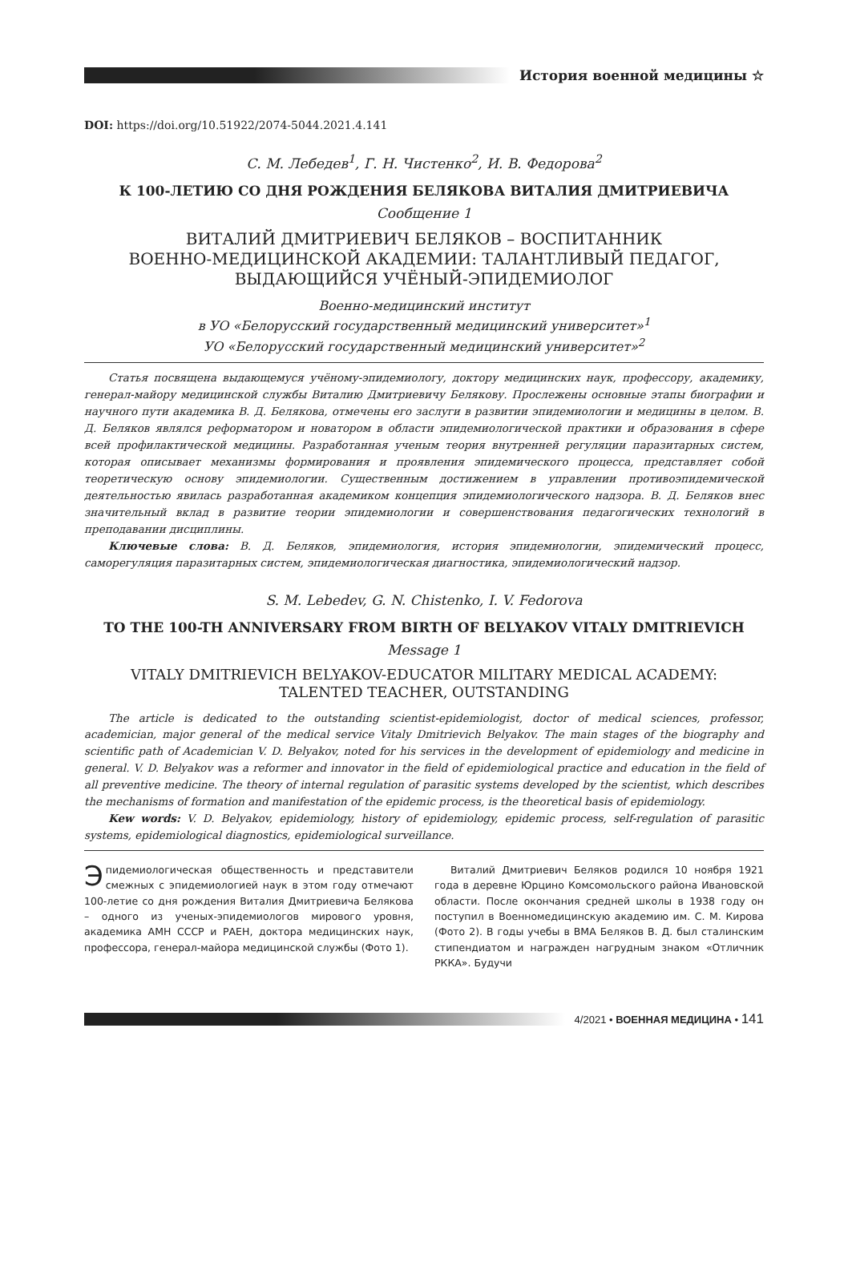История военной медицины ☆
DOI: https://doi.org/10.51922/2074-5044.2021.4.141
С. М. Лебедев<sup>1</sup>, Г. Н. Чистенко<sup>2</sup>, И. В. Федорова<sup>2</sup>
К 100-ЛЕТИЮ СО ДНЯ РОЖДЕНИЯ БЕЛЯКОВА ВИТАЛИЯ ДМИТРИЕВИЧА
Сообщение 1
ВИТАЛИЙ ДМИТРИЕВИЧ БЕЛЯКОВ – ВОСПИТАННИК
ВОЕННО-МЕДИЦИНСКОЙ АКАДЕМИИ: ТАЛАНТЛИВЫЙ ПЕДАГОГ,
ВЫДАЮЩИЙСЯ УЧЁНЫЙ-ЭПИДЕМИОЛОГ
Военно-медицинский институт
в УО «Белорусский государственный медицинский университет»<sup>1</sup>
УО «Белорусский государственный медицинский университет»<sup>2</sup>
Статья посвящена выдающемуся учёному-эпидемиологу, доктору медицинских наук, профессору, академику, генерал-майору медицинской службы Виталию Дмитриевичу Белякову. Прослежены основные этапы биографии и научного пути академика В. Д. Белякова, отмечены его заслуги в развитии эпидемиологии и медицины в целом. В. Д. Беляков являлся реформатором и новатором в области эпидемиологической практики и образования в сфере всей профилактической медицины. Разработанная ученым теория внутренней регуляции паразитарных систем, которая описывает механизмы формирования и проявления эпидемического процесса, представляет собой теоретическую основу эпидемиологии. Существенным достижением в управлении противоэпидемической деятельностью явилась разработанная академиком концепция эпидемиологического надзора. В. Д. Беляков внес значительный вклад в развитие теории эпидемиологии и совершенствования педагогических технологий в преподавании дисциплины.
Ключевые слова: В. Д. Беляков, эпидемиология, история эпидемиологии, эпидемический процесс, саморегуляция паразитарных систем, эпидемиологическая диагностика, эпидемиологический надзор.
S. M. Lebedev, G. N. Chistenko, I. V. Fedorova
TO THE 100-TH ANNIVERSARY FROM BIRTH OF BELYAKOV VITALY DMITRIEVICH
Message 1
VITALY DMITRIEVICH BELYAKOV-EDUCATOR MILITARY MEDICAL ACADEMY:
TALENTED TEACHER, OUTSTANDING
The article is dedicated to the outstanding scientist-epidemiologist, doctor of medical sciences, professor, academician, major general of the medical service Vitaly Dmitrievich Belyakov. The main stages of the biography and scientific path of Academician V. D. Belyakov, noted for his services in the development of epidemiology and medicine in general. V. D. Belyakov was a reformer and innovator in the field of epidemiological practice and education in the field of all preventive medicine. The theory of internal regulation of parasitic systems developed by the scientist, which describes the mechanisms of formation and manifestation of the epidemic process, is the theoretical basis of epidemiology.
Kew words: V. D. Belyakov, epidemiology, history of epidemiology, epidemic process, self-regulation of parasitic systems, epidemiological diagnostics, epidemiological surveillance.
Эпидемиологическая общественность и представители смежных с эпидемиологией наук в этом году отмечают 100-летие со дня рождения Виталия Дмитриевича Белякова – одного из ученых-эпидемиологов мирового уровня, академика АМН СССР и РАЕН, доктора медицинских наук, профессора, генерал-майора медицинской службы (Фото 1).
Виталий Дмитриевич Беляков родился 10 ноября 1921 года в деревне Юрцино Комсомольского района Ивановской области. После окончания средней школы в 1938 году он поступил в Военномедицинскую академию им. С. М. Кирова (Фото 2). В годы учебы в ВМА Беляков В. Д. был сталинским стипендиатом и награжден нагрудным знаком «Отличник РККА». Будучи
4/2021 • ВОЕННАЯ МЕДИЦИНА • 141